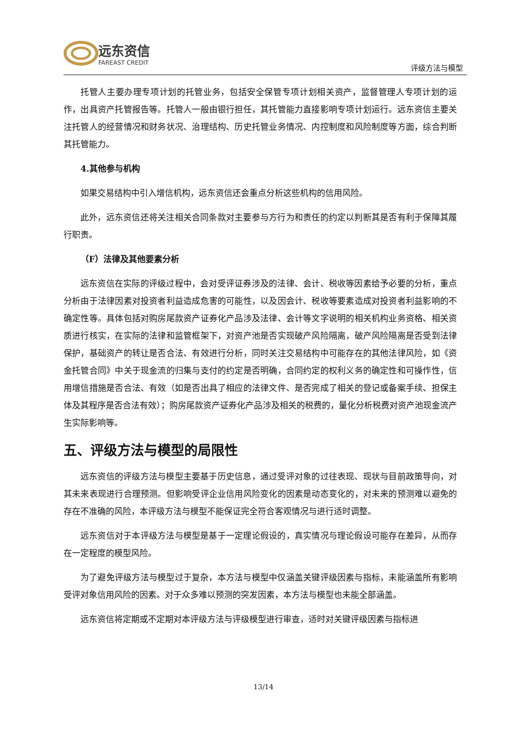远东资信
FAREAST CREDIT
评级方法与模型
托管人主要办理专项计划的托管业务，包括安全保管专项计划相关资产，监督管理人专项计划的运作，出具资产托管报告等。托管人一般由银行担任，其托管能力直接影响专项计划运行。远东资信主要关注托管人的经营情况和财务状况、治理结构、历史托管业务情况、内控制度和风险制度等方面，综合判断其托管能力。
4.其他参与机构
如果交易结构中引入增信机构，远东资信还会重点分析这些机构的信用风险。
此外，远东资信还将关注相关合同条款对主要参与方行为和责任的约定以判断其是否有利于保障其履行职责。
（F）法律及其他要素分析
远东资信在实际的评级过程中，会对受评证券涉及的法律、会计、税收等因素给予必要的分析，重点分析由于法律因素对投资者利益造成危害的可能性，以及因会计、税收等要素造成对投资者利益影响的不确定性等。具体包括对购房尾款资产证券化产品涉及法律、会计等文字说明的相关机构业务资格、相关资质进行核实，在实际的法律和监管框架下，对资产池是否实现破产风险隔离，破产风险隔离是否受到法律保护，基础资产的转让是否合法、有效进行分析，同时关注交易结构中可能存在的其他法律风险，如《资金托管合同》中关于现金流的归集与支付的约定是否明确，合同约定的权利义务的确定性和可操作性，信用增信措施是否合法、有效（如是否出具了相应的法律文件、是否完成了相关的登记或备案手续、担保主体及其程序是否合法有效）；购房尾款资产证券化产品涉及相关的税费的，量化分析税费对资产池现金流产生实际影响等。
五、评级方法与模型的局限性
远东资信的评级方法与模型主要基于历史信息，通过受评对象的过往表现、现状与目前政策导向，对其未来表现进行合理预测。但影响受评企业信用风险变化的因素是动态变化的，对未来的预测难以避免的存在不准确的风险，本评级方法与模型不能保证完全符合客观情况与进行适时调整。
远东资信对于本评级方法与模型是基于一定理论假设的，真实情况与理论假设可能存在差异，从而存在一定程度的模型风险。
为了避免评级方法与模型过于复杂，本方法与模型中仅涵盖关键评级因素与指标，未能涵盖所有影响受评对象信用风险的因素。对于众多难以预测的突发因素，本方法与模型也未能全部涵盖。
远东资信将定期或不定期对本评级方法与评级模型进行审查，适时对关键评级因素与指标进
13/14